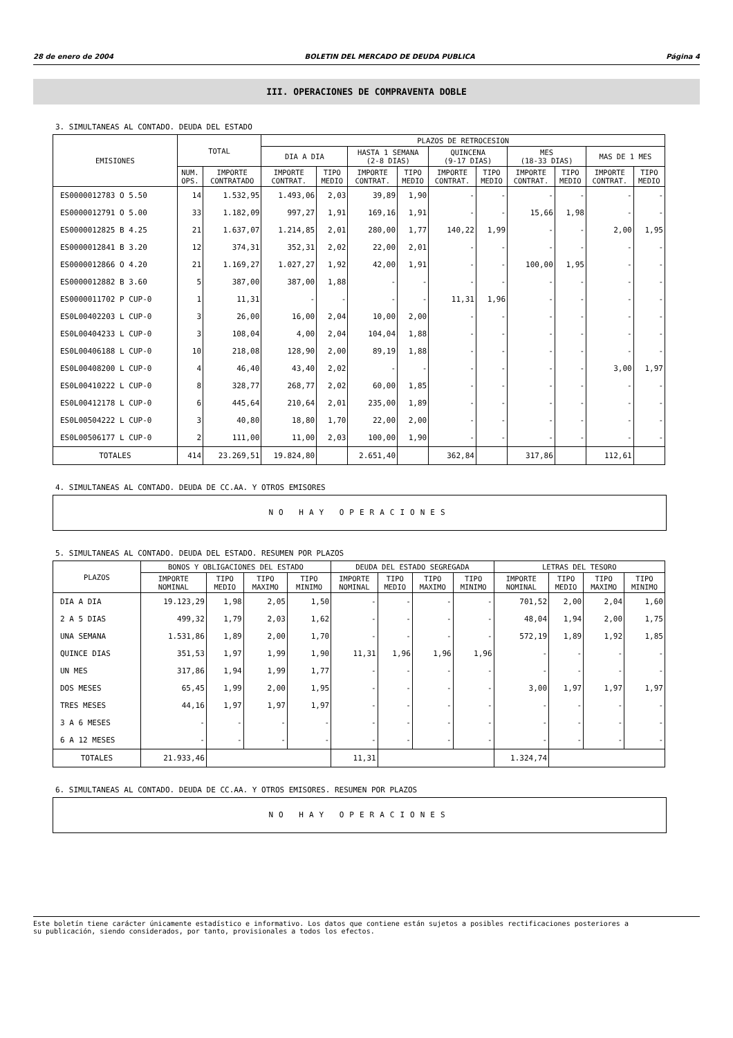28 de enero de 2004 BOLETIN DEL MERCADO DE DEUDA PUBLICA Página 4
III. OPERACIONES DE COMPRAVENTA DOBLE
3. SIMULTANEAS AL CONTADO. DEUDA DEL ESTADO
| EMISIONES | TOTAL | | PLAZOS DE RETROCESION | | | | | | | | | |
| --- | --- | --- | --- | --- | --- | --- | --- | --- | --- | --- | --- | --- |
| | | | DIA A DIA | | HASTA 1 SEMANA (2-8 DIAS) | | QUINCENA (9-17 DIAS) | | MES (18-33 DIAS) | | MAS DE 1 MES | |
| | NUM. OPS. | IMPORTE CONTRATADO | IMPORTE CONTRAT. | TIPO MEDIO | IMPORTE CONTRAT. | TIPO MEDIO | IMPORTE CONTRAT. | TIPO MEDIO | IMPORTE CONTRAT. | TIPO MEDIO | IMPORTE CONTRAT. | TIPO MEDIO |
| ES0000012783 O 5.50 | 14 | 1.532,95 | 1.493,06 | 2,03 | 39,89 | 1,90 | - | - | - | - | - | - |
| ES0000012791 O 5.00 | 33 | 1.182,09 | 997,27 | 1,91 | 169,16 | 1,91 | - | - | 15,66 | 1,98 | - | - |
| ES0000012825 B 4.25 | 21 | 1.637,07 | 1.214,85 | 2,01 | 280,00 | 1,77 | 140,22 | 1,99 | - | - | 2,00 | 1,95 |
| ES0000012841 B 3.20 | 12 | 374,31 | 352,31 | 2,02 | 22,00 | 2,01 | - | - | - | - | - | - |
| ES0000012866 O 4.20 | 21 | 1.169,27 | 1.027,27 | 1,92 | 42,00 | 1,91 | - | - | 100,00 | 1,95 | - | - |
| ES0000012882 B 3.60 | 5 | 387,00 | 387,00 | 1,88 | - | - | - | - | - | - | - | - |
| ES0000011702 P CUP-0 | 1 | 11,31 | - | - | - | - | 11,31 | 1,96 | - | - | - | - |
| ES0L00402203 L CUP-0 | 3 | 26,00 | 16,00 | 2,04 | 10,00 | 2,00 | - | - | - | - | - | - |
| ES0L00404233 L CUP-0 | 3 | 108,04 | 4,00 | 2,04 | 104,04 | 1,88 | - | - | - | - | - | - |
| ES0L00406188 L CUP-0 | 10 | 218,08 | 128,90 | 2,00 | 89,19 | 1,88 | - | - | - | - | - | - |
| ES0L00408200 L CUP-0 | 4 | 46,40 | 43,40 | 2,02 | - | - | - | - | - | - | 3,00 | 1,97 |
| ES0L00410222 L CUP-0 | 8 | 328,77 | 268,77 | 2,02 | 60,00 | 1,85 | - | - | - | - | - | - |
| ES0L00412178 L CUP-0 | 6 | 445,64 | 210,64 | 2,01 | 235,00 | 1,89 | - | - | - | - | - | - |
| ES0L00504222 L CUP-0 | 3 | 40,80 | 18,80 | 1,70 | 22,00 | 2,00 | - | - | - | - | - | - |
| ES0L00506177 L CUP-0 | 2 | 111,00 | 11,00 | 2,03 | 100,00 | 1,90 | - | - | - | - | - | - |
| TOTALES | 414 | 23.269,51 | 19.824,80 | | 2.651,40 | | 362,84 | | 317,86 | | 112,61 | |
4. SIMULTANEAS AL CONTADO. DEUDA DE CC.AA. Y OTROS EMISORES
NO HAY OPERACIONES
5. SIMULTANEAS AL CONTADO. DEUDA DEL ESTADO. RESUMEN POR PLAZOS
| PLAZOS | BONOS Y OBLIGACIONES DEL ESTADO | | | | DEUDA DEL ESTADO SEGREGADA | | | | LETRAS DEL TESORO | | | |
| --- | --- | --- | --- | --- | --- | --- | --- | --- | --- | --- | --- | --- |
| | IMPORTE NOMINAL | TIPO MEDIO | TIPO MAXIMO | TIPO MINIMO | IMPORTE NOMINAL | TIPO MEDIO | TIPO MAXIMO | TIPO MINIMO | IMPORTE NOMINAL | TIPO MEDIO | TIPO MAXIMO | TIPO MINIMO |
| DIA A DIA | 19.123,29 | 1,98 | 2,05 | 1,50 | - | - | - | - | 701,52 | 2,00 | 2,04 | 1,60 |
| 2 A 5 DIAS | 499,32 | 1,79 | 2,03 | 1,62 | - | - | - | - | 48,04 | 1,94 | 2,00 | 1,75 |
| UNA SEMANA | 1.531,86 | 1,89 | 2,00 | 1,70 | - | - | - | - | 572,19 | 1,89 | 1,92 | 1,85 |
| QUINCE DIAS | 351,53 | 1,97 | 1,99 | 1,90 | 11,31 | 1,96 | 1,96 | 1,96 | - | - | - | - |
| UN MES | 317,86 | 1,94 | 1,99 | 1,77 | - | - | - | - | - | - | - | - |
| DOS MESES | 65,45 | 1,99 | 2,00 | 1,95 | - | - | - | - | 3,00 | 1,97 | 1,97 | 1,97 |
| TRES MESES | 44,16 | 1,97 | 1,97 | 1,97 | - | - | - | - | - | - | - | - |
| 3 A 6 MESES | - | - | - | - | - | - | - | - | - | - | - | - |
| 6 A 12 MESES | - | - | - | - | - | - | - | - | - | - | - | - |
| TOTALES | 21.933,46 | | | | 11,31 | | | | 1.324,74 | | | |
6. SIMULTANEAS AL CONTADO. DEUDA DE CC.AA. Y OTROS EMISORES. RESUMEN POR PLAZOS
NO HAY OPERACIONES
Este boletín tiene carácter únicamente estadístico e informativo. Los datos que contiene están sujetos a posibles rectificaciones posteriores a
su publicación, siendo considerados, por tanto, provisionales a todos los efectos.